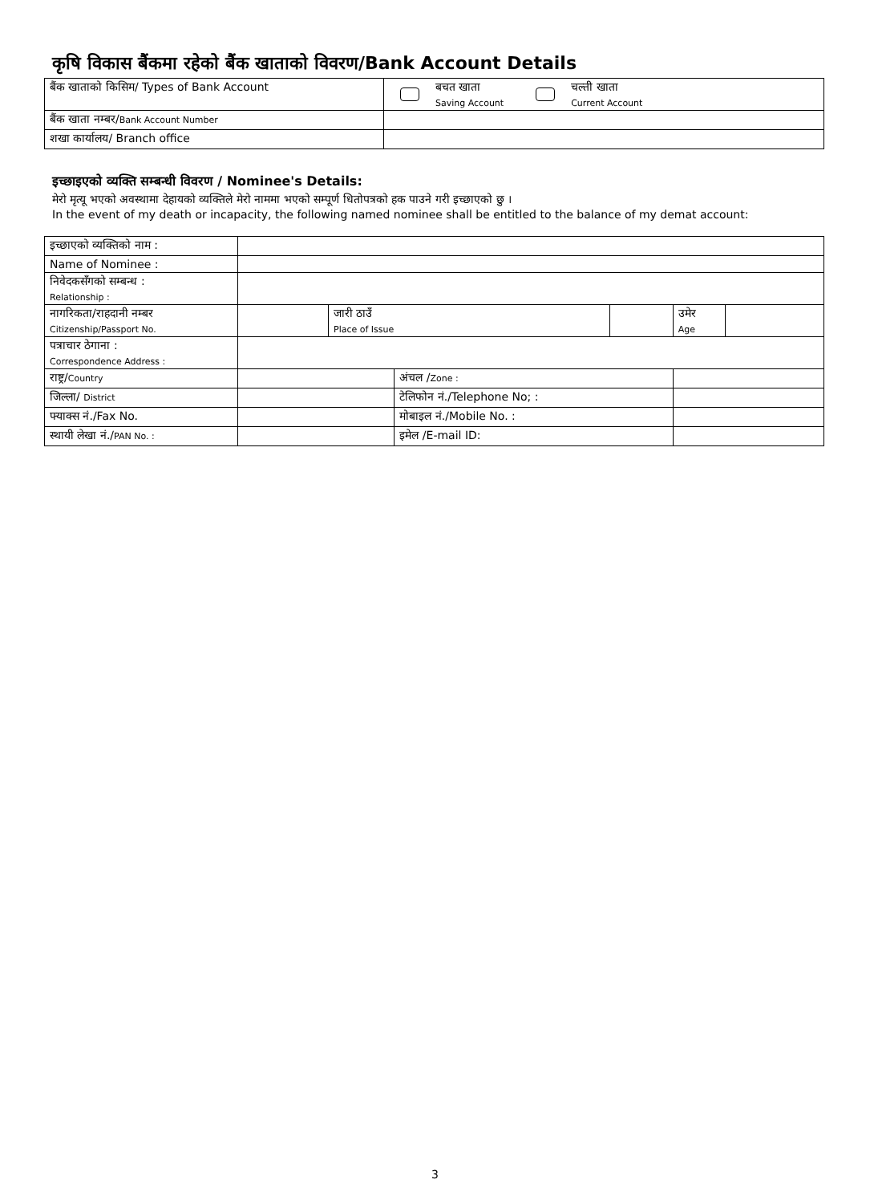कृषि विकास बैंकमा रहेको बैंक खाताको विवरण/Bank Account Details
| बैंक खाताको किसिम/ Types of Bank Account | बचत खाता Saving Account चल्ती खाता Current Account |
| बैंक खाता नम्बर/ Bank Account Number | |
| शखा कार्यालय/ Branch office | |
इच्छाइएको व्यक्ति सम्बन्धी विवरण / Nominee's Details:
मेरो मृत्यू भएको अवस्थामा देहायको व्यक्तिले मेरो नाममा भएको सम्पूर्ण धितोपत्रको हक पाउने गरी इच्छाएको छु ।
In the event of my death or incapacity, the following named nominee shall be entitled to the balance of my demat account:
| इच्छाएको व्यक्तिको नाम : | | | | | | |
| Name of Nominee : | | | | | | |
| निवेदकसँगको सम्बन्ध : Relationship : | | | | | | |
| नागरिकता/राहदानी नम्बर Citizenship/Passport No. | | जारी ठाउँ Place of Issue | | | उमेर Age | |
| पत्राचार ठेगाना : Correspondence Address : | | | | | | |
| राष्ट्र/ Country | | | अंचल / Zone : | | | |
| जिल्ला/ District | | | टेलिफोन नं./Telephone No; : | | | |
| फ्याक्स नं./Fax No. | | | मोबाइल नं./Mobile No. : | | | |
| स्थायी लेखा नं./ PAN No. : | | | इमेल /E-mail ID: | | | |
3